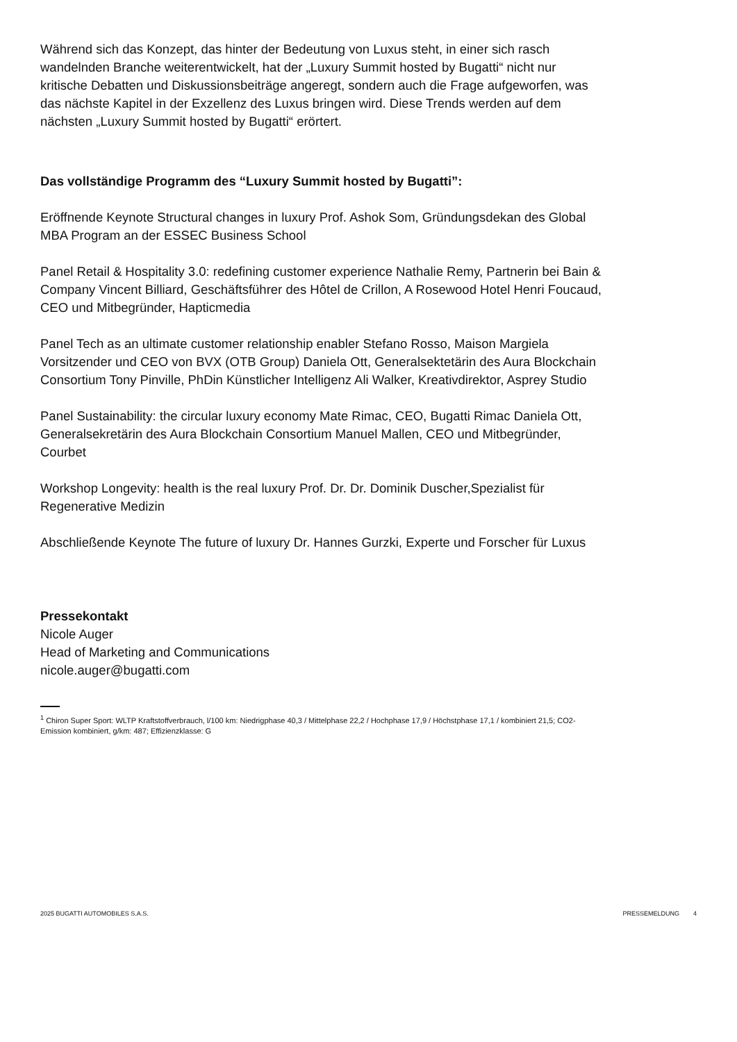Während sich das Konzept, das hinter der Bedeutung von Luxus steht, in einer sich rasch wandelnden Branche weiterentwickelt, hat der „Luxury Summit hosted by Bugatti“ nicht nur kritische Debatten und Diskussionsbeiträge angeregt, sondern auch die Frage aufgeworfen, was das nächste Kapitel in der Exzellenz des Luxus bringen wird. Diese Trends werden auf dem nächsten „Luxury Summit hosted by Bugatti“ erörtert.
Das vollständige Programm des “Luxury Summit hosted by Bugatti”:
Eröffnende Keynote Structural changes in luxury Prof. Ashok Som, Gründungsdekan des Global MBA Program an der ESSEC Business School
Panel Retail & Hospitality 3.0: redefining customer experience Nathalie Remy, Partnerin bei Bain & Company Vincent Billiard, Geschäftsführer des Hôtel de Crillon, A Rosewood Hotel Henri Foucaud, CEO und Mitbegründer, Hapticmedia
Panel Tech as an ultimate customer relationship enabler Stefano Rosso, Maison Margiela Vorsitzender und CEO von BVX (OTB Group) Daniela Ott, Generalsektetärin des Aura Blockchain Consortium Tony Pinville, PhDin Künstlicher Intelligenz Ali Walker, Kreativdirektor, Asprey Studio
Panel Sustainability: the circular luxury economy Mate Rimac, CEO, Bugatti Rimac Daniela Ott, Generalsekretärin des Aura Blockchain Consortium Manuel Mallen, CEO und Mitbegründer, Courbet
Workshop Longevity: health is the real luxury Prof. Dr. Dr. Dominik Duscher,Spezialist für Regenerative Medizin
Abschließende Keynote The future of luxury Dr. Hannes Gurzki, Experte und Forscher für Luxus
Pressekontakt
Nicole Auger
Head of Marketing and Communications
nicole.auger@bugatti.com
<sup>1</sup> Chiron Super Sport: WLTP Kraftstoffverbrauch, l/100 km: Niedrigphase 40,3 / Mittelphase 22,2 / Hochphase 17,9 / Höchstphase 17,1 / kombiniert 21,5; CO2-Emission kombiniert, g/km: 487; Effizienzklasse: G
2025 BUGATTI AUTOMOBILES S.A.S. PRESSEMELDUNG 4